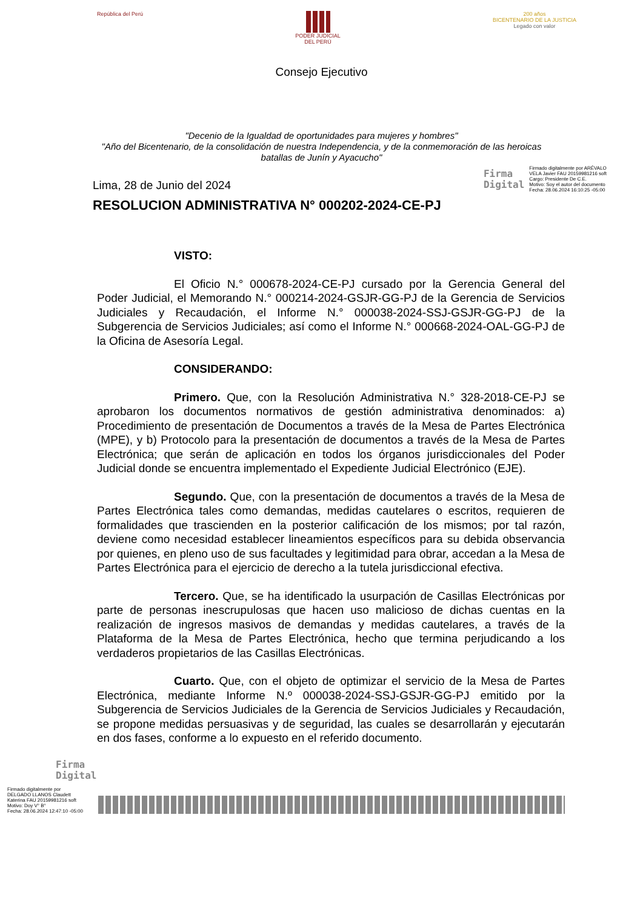República del Perú PODER JUDICIAL
DEL PERÚ
200 años
BICENTENARIO DE LA JUSTICIA
Legado con valor
Consejo Ejecutivo
"Decenio de la Igualdad de oportunidades para mujeres y hombres"
"Año del Bicentenario, de la consolidación de nuestra Independencia, y de la conmemoración de las heroicas batallas de Junín y Ayacucho"
Lima, 28 de Junio del 2024
Firma
Digital
Firmado digitalmente por ARÉVALO
VELA Javier FAU 20159981216 soft
Cargo: Presidente De C.E.
Motivo: Soy el autor del documento
Fecha: 28.06.2024 16:10:25 -05:00
RESOLUCION ADMINISTRATIVA N° 000202-2024-CE-PJ
VISTO:
El Oficio N.° 000678-2024-CE-PJ cursado por la Gerencia General del Poder Judicial, el Memorando N.° 000214-2024-GSJR-GG-PJ de la Gerencia de Servicios Judiciales y Recaudación, el Informe N.° 000038-2024-SSJ-GSJR-GG-PJ de la Subgerencia de Servicios Judiciales; así como el Informe N.° 000668-2024-OAL-GG-PJ de la Oficina de Asesoría Legal.
CONSIDERANDO:
Primero. Que, con la Resolución Administrativa N.° 328-2018-CE-PJ se aprobaron los documentos normativos de gestión administrativa denominados: a) Procedimiento de presentación de Documentos a través de la Mesa de Partes Electrónica (MPE), y b) Protocolo para la presentación de documentos a través de la Mesa de Partes Electrónica; que serán de aplicación en todos los órganos jurisdiccionales del Poder Judicial donde se encuentra implementado el Expediente Judicial Electrónico (EJE).
Segundo. Que, con la presentación de documentos a través de la Mesa de Partes Electrónica tales como demandas, medidas cautelares o escritos, requieren de formalidades que trascienden en la posterior calificación de los mismos; por tal razón, deviene como necesidad establecer lineamientos específicos para su debida observancia por quienes, en pleno uso de sus facultades y legitimidad para obrar, accedan a la Mesa de Partes Electrónica para el ejercicio de derecho a la tutela jurisdiccional efectiva.
Tercero. Que, se ha identificado la usurpación de Casillas Electrónicas por parte de personas inescrupulosas que hacen uso malicioso de dichas cuentas en la realización de ingresos masivos de demandas y medidas cautelares, a través de la Plataforma de la Mesa de Partes Electrónica, hecho que termina perjudicando a los verdaderos propietarios de las Casillas Electrónicas.
Cuarto. Que, con el objeto de optimizar el servicio de la Mesa de Partes Electrónica, mediante Informe N.º 000038-2024-SSJ-GSJR-GG-PJ emitido por la Subgerencia de Servicios Judiciales de la Gerencia de Servicios Judiciales y Recaudación, se propone medidas persuasivas y de seguridad, las cuales se desarrollarán y ejecutarán en dos fases, conforme a lo expuesto en el referido documento.
Firma
Digital
Firmado digitalmente por
DELGADO LLANOS Claudett
Katerina FAU 20159981216 soft
Motivo: Doy V° B°
Fecha: 28.06.2024 12:47:10 -05:00